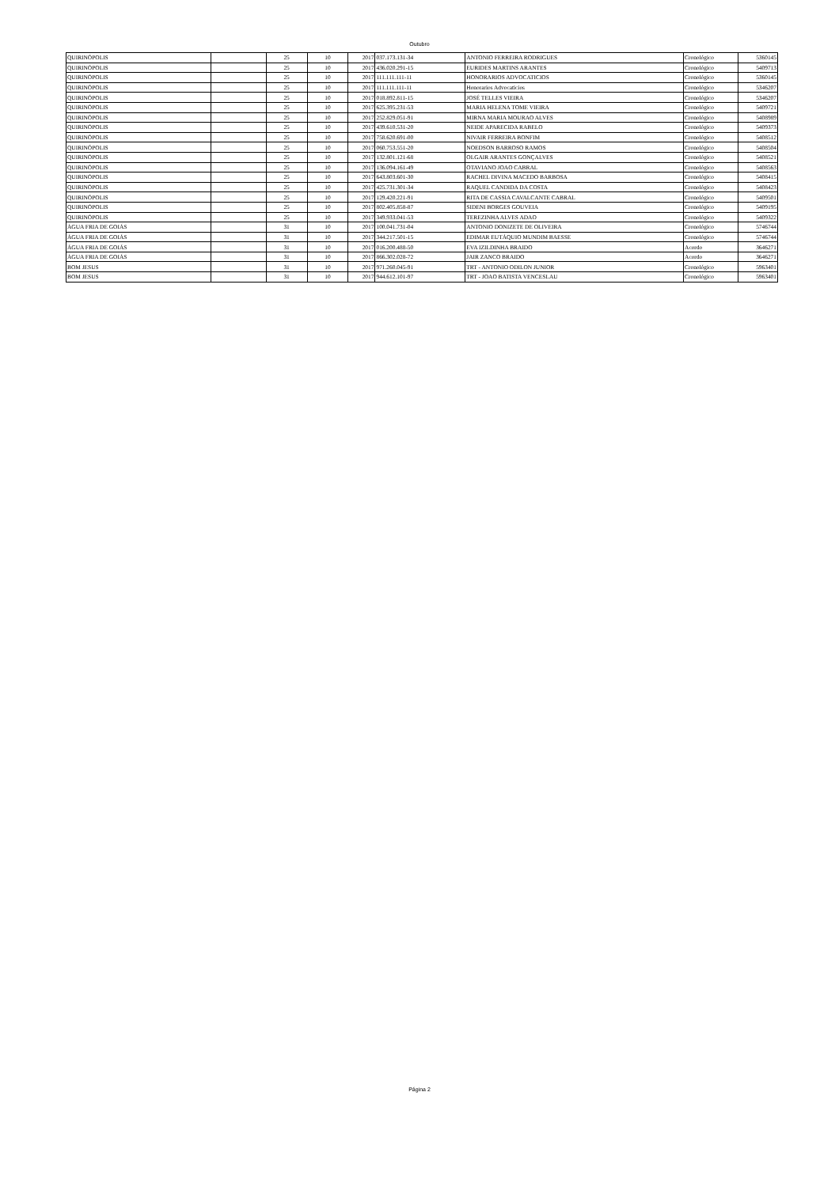Outubro
| QUIRINÓPOLIS | | 25 | 10 | 2017 | 037.173.131-34 | ANTONIO FERREIRA RODRIGUES | Cronológico | 5360145 |
| QUIRINÓPOLIS | | 25 | 10 | 2017 | 436.020.291-15 | EURIDES MARTINS ARANTES | Cronológico | 5409713 |
| QUIRINÓPOLIS | | 25 | 10 | 2017 | 111.111.111-11 | HONORARIOS ADVOCATICIOS | Cronológico | 5360145 |
| QUIRINÓPOLIS | | 25 | 10 | 2017 | 111.111.111-11 | Honorarios Advocaticios | Cronológico | 5346207 |
| QUIRINÓPOLIS | | 25 | 10 | 2017 | 018.892.811-15 | JOSÉ TELLES VIEIRA | Cronológico | 5346207 |
| QUIRINÓPOLIS | | 25 | 10 | 2017 | 625.395.231-53 | MARIA HELENA TOME VIEIRA | Cronológico | 5409721 |
| QUIRINÓPOLIS | | 25 | 10 | 2017 | 252.829.051-91 | MIRNA MARIA MOURAO ALVES | Cronológico | 5408989 |
| QUIRINÓPOLIS | | 25 | 10 | 2017 | 439.610.531-20 | NEIDE APARECIDA RABELO | Cronológico | 5409373 |
| QUIRINÓPOLIS | | 25 | 10 | 2017 | 758.620.691-00 | NIVAIR FERREIRA BONFIM | Cronológico | 5408512 |
| QUIRINÓPOLIS | | 25 | 10 | 2017 | 060.753.551-20 | NOEDSON BARROSO RAMOS | Cronológico | 5408504 |
| QUIRINÓPOLIS | | 25 | 10 | 2017 | 132.801.121-68 | OLGAIR ARANTES GONÇALVES | Cronológico | 5408521 |
| QUIRINÓPOLIS | | 25 | 10 | 2017 | 136.094.161-49 | OTAVIANO JOAO CABRAL | Cronológico | 5408563 |
| QUIRINÓPOLIS | | 25 | 10 | 2017 | 643.803.601-30 | RACHEL DIVINA MACEDO BARBOSA | Cronológico | 5408415 |
| QUIRINÓPOLIS | | 25 | 10 | 2017 | 425.731.301-34 | RAQUEL CANDIDA DA COSTA | Cronológico | 5408423 |
| QUIRINÓPOLIS | | 25 | 10 | 2017 | 129.420.221-91 | RITA DE CASSIA CAVALCANTE CABRAL | Cronológico | 5409501 |
| QUIRINÓPOLIS | | 25 | 10 | 2017 | 802.405.858-87 | SIDENI BORGES GOUVEIA | Cronológico | 5409195 |
| QUIRINÓPOLIS | | 25 | 10 | 2017 | 349.933.041-53 | TEREZINHA ALVES ADAO | Cronológico | 5409322 |
| ÁGUA FRIA DE GOIÁS | | 31 | 10 | 2017 | 100.041.731-04 | ANTONIO DONIZETE DE OLIVEIRA | Cronológico | 5746744 |
| ÁGUA FRIA DE GOIÁS | | 31 | 10 | 2017 | 344.217.501-15 | EDIMAR EUTÁQUIO MUNDIM BAESSE | Cronológico | 5746744 |
| ÁGUA FRIA DE GOIÁS | | 31 | 10 | 2017 | 016.200.488-50 | EVA IZILDINHA BRAIDO | Acordo | 3646271 |
| ÁGUA FRIA DE GOIÁS | | 31 | 10 | 2017 | 866.302.028-72 | JAIR ZANCO BRAIDO | Acordo | 3646271 |
| BOM JESUS | | 31 | 10 | 2017 | 971.260.045-91 | TRT - ANTONIO ODILON JUNIOR | Cronológico | 5963401 |
| BOM JESUS | | 31 | 10 | 2017 | 944.612.101-97 | TRT - JOAO BATISTA VENCESLAU | Cronológico | 5963401 |
Página 2